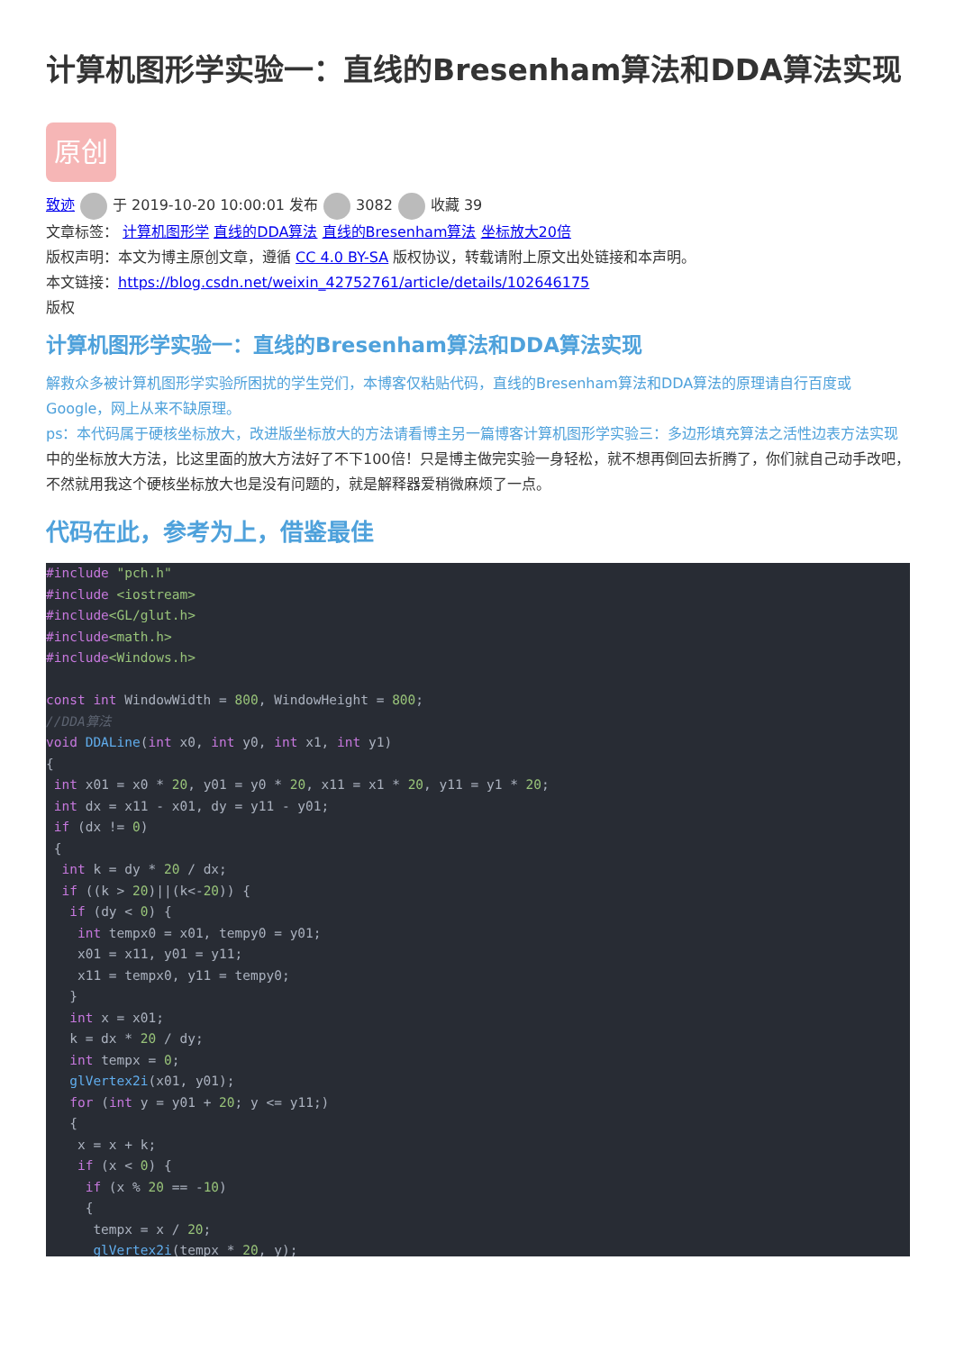计算机图形学实验一：直线的Bresenham算法和DDA算法实现
原创
致迹 于 2019-10-20 10:00:01 发布 3082 收藏 39
文章标签： 计算机图形学 直线的DDA算法 直线的Bresenham算法 坐标放大20倍
版权声明：本文为博主原创文章，遵循 CC 4.0 BY-SA 版权协议，转载请附上原文出处链接和本声明。
本文链接：https://blog.csdn.net/weixin_42752761/article/details/102646175
版权
计算机图形学实验一：直线的Bresenham算法和DDA算法实现
解救众多被计算机图形学实验所困扰的学生党们，本博客仅粘贴代码，直线的Bresenham算法和DDA算法的原理请自行百度或Google，网上从来不缺原理。
ps：本代码属于硬核坐标放大，改进版坐标放大的方法请看博主另一篇博客计算机图形学实验三：多边形填充算法之活性边表方法实现中的坐标放大方法，比这里面的放大方法好了不下100倍！只是博主做完实验一身轻松，就不想再倒回去折腾了，你们就自己动手改吧，不然就用我这个硬核坐标放大也是没有问题的，就是解释器爱稍微麻烦了一点。
代码在此，参考为上，借鉴最佳
#include "pch.h"
#include <iostream>
#include<GL/glut.h>
#include<math.h>
#include<Windows.h>

const int WindowWidth = 800, WindowHeight = 800;
//DDA算法
void DDALine(int x0, int y0, int x1, int y1)
{
 int x01 = x0 * 20, y01 = y0 * 20, x11 = x1 * 20, y11 = y1 * 20;
 int dx = x11 - x01, dy = y11 - y01;
 if (dx != 0)
 {
  int k = dy * 20 / dx;
  if ((k > 20)||(k<-20)) {
   if (dy < 0) {
    int tempx0 = x01, tempy0 = y01;
    x01 = x11, y01 = y11;
    x11 = tempx0, y11 = tempy0;
   }
   int x = x01;
   k = dx * 20 / dy;
   int tempx = 0;
   glVertex2i(x01, y01);
   for (int y = y01 + 20; y <= y11;)
   {
    x = x + k;
    if (x < 0) {
     if (x % 20 == -10)
     {
      tempx = x / 20;
      glVertex2i(tempx * 20, y);